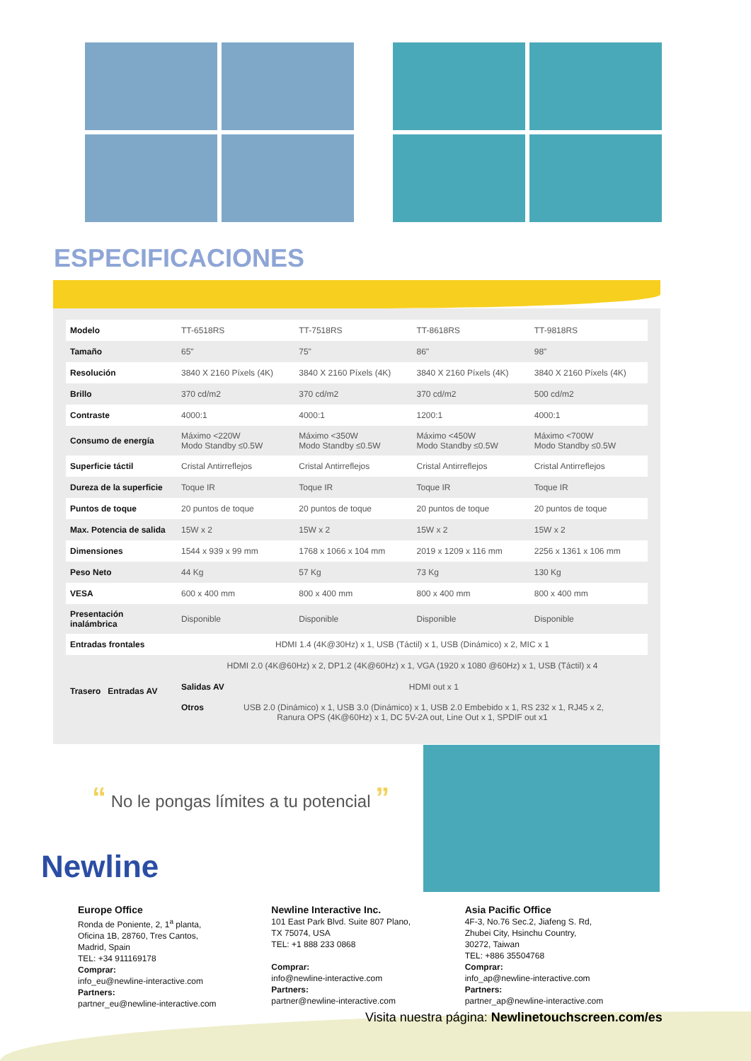ESPECIFICACIONES
| Modelo | TT-6518RS | TT-7518RS | TT-8618RS | TT-9818RS |
| Tamaño | 65" | 75" | 86" | 98" |
| Resolución | 3840 X 2160 Píxels (4K) | 3840 X 2160 Píxels (4K) | 3840 X 2160 Píxels (4K) | 3840 X 2160 Píxels (4K) |
| Brillo | 370 cd/m2 | 370 cd/m2 | 370 cd/m2 | 500 cd/m2 |
| Contraste | 4000:1 | 4000:1 | 1200:1 | 4000:1 |
| Consumo de energía | Máximo <220W Modo Standby ≤0.5W | Máximo <350W Modo Standby ≤0.5W | Máximo <450W Modo Standby ≤0.5W | Máximo <700W Modo Standby ≤0.5W |
| Superficie táctil | Cristal Antirreflejos | Cristal Antirreflejos | Cristal Antirreflejos | Cristal Antirreflejos |
| Dureza de la superficie | Toque IR | Toque IR | Toque IR | Toque IR |
| Puntos de toque | 20 puntos de toque | 20 puntos de toque | 20 puntos de toque | 20 puntos de toque |
| Max. Potencia de salida | 15W x 2 | 15W x 2 | 15W x 2 | 15W x 2 |
| Dimensiones | 1544 x 939 x 99 mm | 1768 x 1066 x 104 mm | 2019 x 1209 x 116 mm | 2256 x 1361 x 106 mm |
| Peso Neto | 44 Kg | 57 Kg | 73 Kg | 130 Kg |
| VESA | 600 x 400 mm | 800 x 400 mm | 800 x 400 mm | 800 x 400 mm |
| Presentación inalámbrica | Disponible | Disponible | Disponible | Disponible |
| Entradas frontales | HDMI 1.4 (4K@30Hz) x 1, USB (Táctil) x 1, USB (Dinámico) x 2, MIC x 1 | | | |
| Trasero Entradas AV | HDMI 2.0 (4K@60Hz) x 2, DP1.2 (4K@60Hz) x 1, VGA (1920 x 1080 @60Hz) x 1, USB (Táctil) x 4 | | | |
| | Salidas AV HDMI out x 1 | | | |
| | Otros USB 2.0 (Dinámico) x 1, USB 3.0 (Dinámico) x 1, USB 2.0 Embebido x 1, RS 232 x 1, RJ45 x 2, Ranura OPS (4K@60Hz) x 1, DC 5V-2A out, Line Out x 1, SPDIF out x1 | | | |
“ No le pongas límites a tu potencial ”
Newline
Europe Office
Ronda de Poniente, 2, 1<sup>a</sup> planta,
Oficina 1B, 28760, Tres Cantos,
Madrid, Spain
TEL: +34 911169178
Comprar:
info_eu@newline-interactive.com
Partners:
partner_eu@newline-interactive.com
Newline Interactive Inc.
101 East Park Blvd. Suite 807 Plano,
TX 75074, USA
TEL: +1 888 233 0868
Comprar:
info@newline-interactive.com
Partners:
partner@newline-interactive.com
Asia Pacific Office
4F-3, No.76 Sec.2, Jiafeng S. Rd,
Zhubei City, Hsinchu Country,
30272, Taiwan
TEL: +886 35504768
Comprar:
info_ap@newline-interactive.com
Partners:
partner_ap@newline-interactive.com
Visita nuestra página: Newlinetouchscreen.com/es